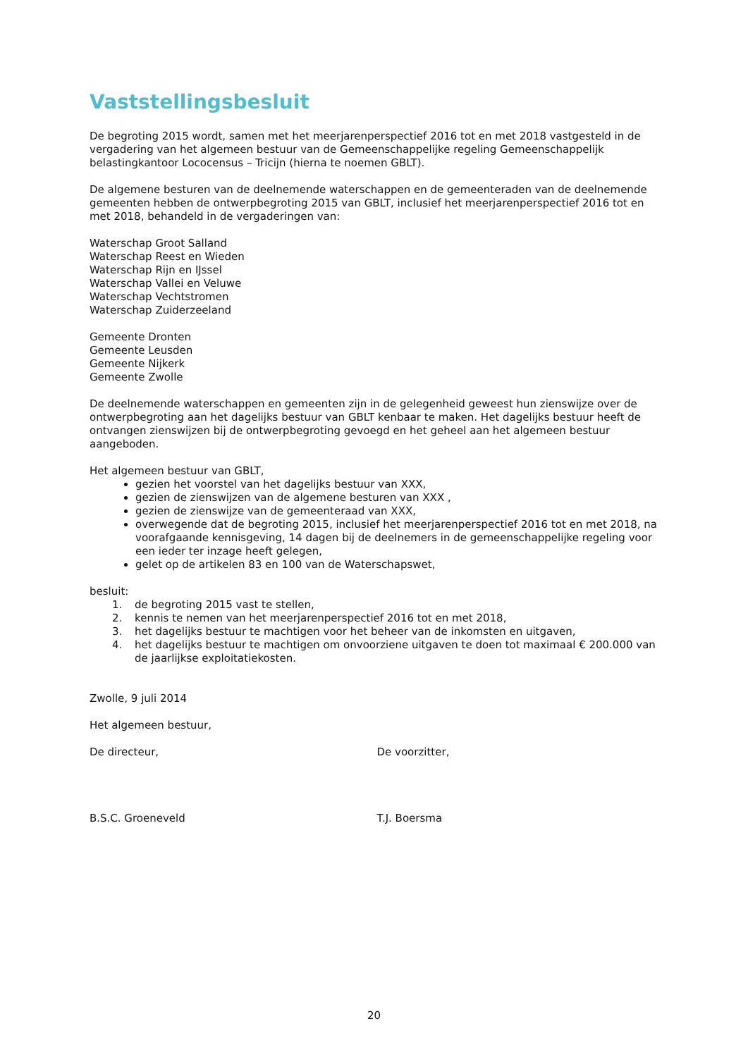Vaststellingsbesluit
De begroting 2015 wordt, samen met het meerjarenperspectief 2016 tot en met 2018 vastgesteld in de vergadering van het algemeen bestuur van de Gemeenschappelijke regeling Gemeenschappelijk belastingkantoor Lococensus – Tricijn (hierna te noemen GBLT).
De algemene besturen van de deelnemende waterschappen en de gemeenteraden van de deelnemende gemeenten hebben de ontwerpbegroting 2015 van GBLT, inclusief het meerjarenperspectief 2016 tot en met 2018, behandeld in de vergaderingen van:
Waterschap Groot Salland
Waterschap Reest en Wieden
Waterschap Rijn en IJssel
Waterschap Vallei en Veluwe
Waterschap Vechtstromen
Waterschap Zuiderzeeland
Gemeente Dronten
Gemeente Leusden
Gemeente Nijkerk
Gemeente Zwolle
De deelnemende waterschappen en gemeenten zijn in de gelegenheid geweest hun zienswijze over de ontwerpbegroting aan het dagelijks bestuur van GBLT kenbaar te maken. Het dagelijks bestuur heeft de ontvangen zienswijzen bij de ontwerpbegroting gevoegd en het geheel aan het algemeen bestuur aangeboden.
Het algemeen bestuur van GBLT,
gezien het voorstel van het dagelijks bestuur van XXX,
gezien de zienswijzen van de algemene besturen van XXX ,
gezien de zienswijze van de gemeenteraad van XXX,
overwegende dat de begroting 2015, inclusief het meerjarenperspectief 2016 tot en met 2018, na voorafgaande kennisgeving, 14 dagen bij de deelnemers in de gemeenschappelijke regeling voor een ieder ter inzage heeft gelegen,
gelet op de artikelen 83 en 100 van de Waterschapswet,
besluit:
1. de begroting 2015 vast te stellen,
2. kennis te nemen van het meerjarenperspectief 2016 tot en met 2018,
3. het dagelijks bestuur te machtigen voor het beheer van de inkomsten en uitgaven,
4. het dagelijks bestuur te machtigen om onvoorziene uitgaven te doen tot maximaal € 200.000 van de jaarlijkse exploitatiekosten.
Zwolle, 9 juli 2014
Het algemeen bestuur,
De directeur, De voorzitter,
B.S.C. Groeneveld T.J. Boersma
20